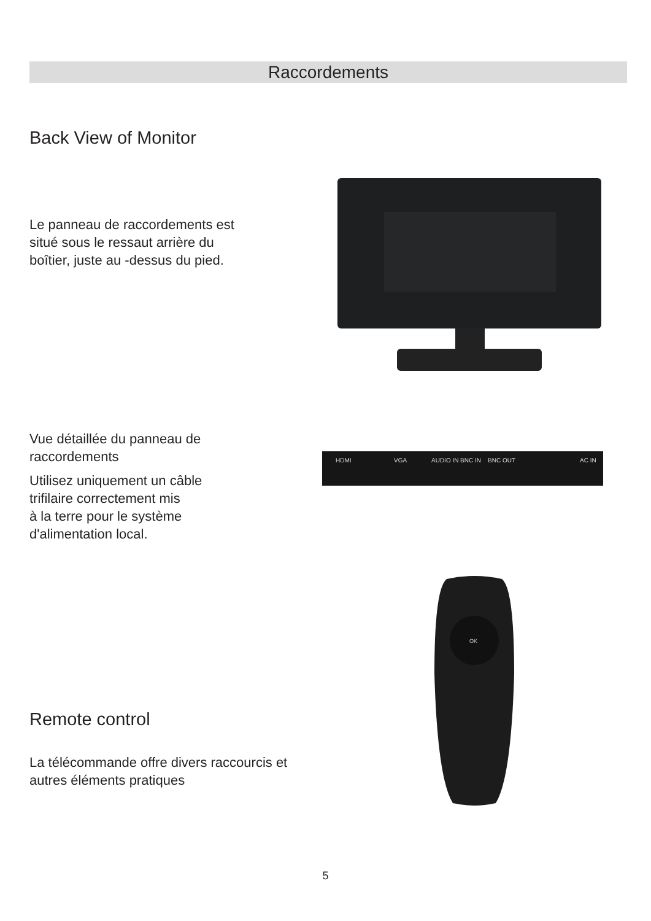Raccordements
Back View of Monitor
Le panneau de raccordements est situé sous le ressaut arrière du boîtier, juste au -dessus du pied.
Vue détaillée du panneau de raccordements
HDMI
VGA
AUDIO IN
BNC IN
BNC OUT
AC IN
Utilisez uniquement un câble trifilaire correctement mis
à la terre pour le système d'alimentation local.
OK
Remote control
La télécommande offre divers raccourcis et autres éléments pratiques
5